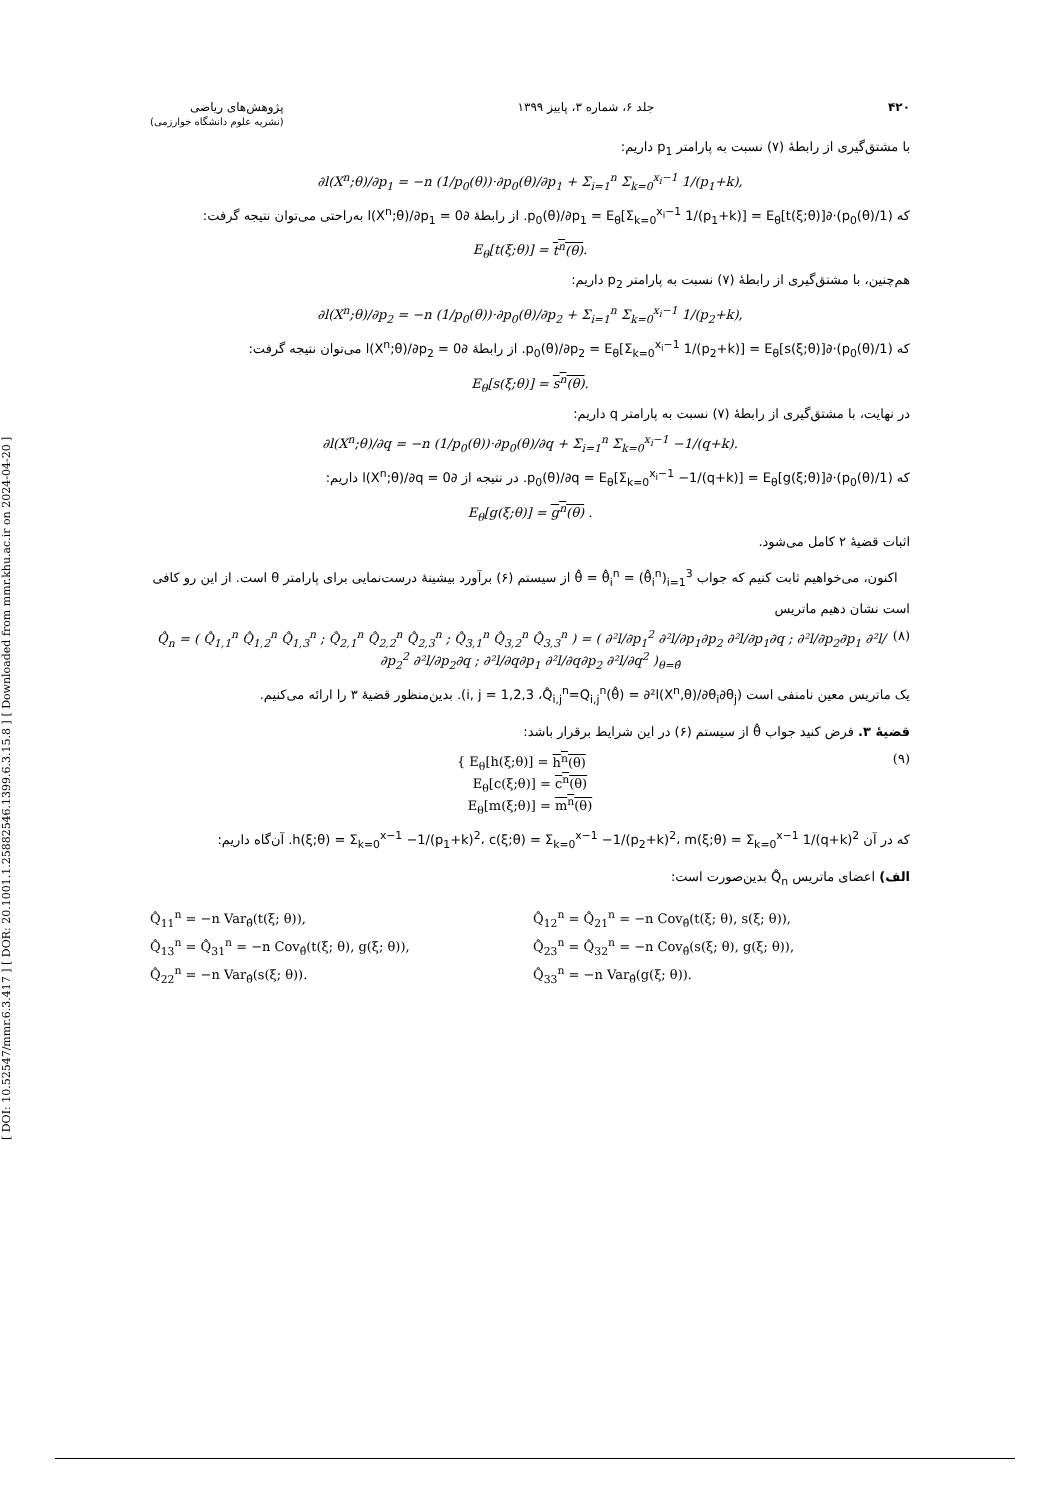[ DOI: 10.52547/mmr.6.3.417 ] [ DOR: 20.1001.1.25882546.1399.6.3.15.8 ] [ Downloaded from mmr.khu.ac.ir on 2024-04-20 ]
۴۲۰ جلد ۶، شماره ۳، پاییز ۱۳۹۹ پژوهش‌های ریاضی
(نشریه علوم دانشگاه خوارزمی)
با مشتق‌گیری از رابطهٔ (۷) نسبت به پارامتر p<sub>1</sub> داریم:
∂l(X<sup>n</sup>;θ)/∂p<sub>1</sub> = −n (1/p<sub>0</sub>(θ))·∂p<sub>0</sub>(θ)/∂p<sub>1</sub> + Σ<sub>i=1</sub><sup>n</sup> Σ<sub>k=0</sub><sup>x<sub>i</sub>−1</sup> 1/(p<sub>1</sub>+k),
که (1/p<sub>0</sub>(θ))·∂p<sub>0</sub>(θ)/∂p<sub>1</sub> = E<sub>θ</sub>[Σ<sub>k=0</sub><sup>x<sub>i</sub>−1</sup> 1/(p<sub>1</sub>+k)] = E<sub>θ</sub>[t(ξ;θ)]. از رابطهٔ ∂l(X<sup>n</sup>;θ)/∂p<sub>1</sub> = 0 به‌راحتی می‌توان نتیجه گرفت:
E<sub>θ</sub>[t(ξ;θ)] = t<sup>n</sup>(θ).
هم‌چنین، با مشتق‌گیری از رابطهٔ (۷) نسبت به پارامتر p<sub>2</sub> داریم:
∂l(X<sup>n</sup>;θ)/∂p<sub>2</sub> = −n (1/p<sub>0</sub>(θ))·∂p<sub>0</sub>(θ)/∂p<sub>2</sub> + Σ<sub>i=1</sub><sup>n</sup> Σ<sub>k=0</sub><sup>x<sub>i</sub>−1</sup> 1/(p<sub>2</sub>+k),
که (1/p<sub>0</sub>(θ))·∂p<sub>0</sub>(θ)/∂p<sub>2</sub> = E<sub>θ</sub>[Σ<sub>k=0</sub><sup>x<sub>i</sub>−1</sup> 1/(p<sub>2</sub>+k)] = E<sub>θ</sub>[s(ξ;θ)]. از رابطهٔ ∂l(X<sup>n</sup>;θ)/∂p<sub>2</sub> = 0 می‌توان نتیجه گرفت:
E<sub>θ</sub>[s(ξ;θ)] = s<sup>n</sup>(θ).
در نهایت، با مشتق‌گیری از رابطهٔ (۷) نسبت به پارامتر q داریم:
∂l(X<sup>n</sup>;θ)/∂q = −n (1/p<sub>0</sub>(θ))·∂p<sub>0</sub>(θ)/∂q + Σ<sub>i=1</sub><sup>n</sup> Σ<sub>k=0</sub><sup>x<sub>i</sub>−1</sup> −1/(q+k).
که (1/p<sub>0</sub>(θ))·∂p<sub>0</sub>(θ)/∂q = E<sub>θ</sub>[Σ<sub>k=0</sub><sup>x<sub>i</sub>−1</sup> −1/(q+k)] = E<sub>θ</sub>[g(ξ;θ)]. در نتیجه از ∂l(X<sup>n</sup>;θ)/∂q = 0 داریم:
E<sub>θ</sub>[g(ξ;θ)] = g<sup>n</sup>(θ) .
اثبات قضیهٔ ۲ کامل می‌شود.
اکنون، می‌خواهیم ثابت کنیم که جواب θ̂ = θ̂<sub>i</sub><sup>n</sup> = (θ̂<sub>i</sub><sup>n</sup>)<sub>i=1</sub><sup>3</sup> از سیستم (۶) برآورد بیشینهٔ درست‌نمایی برای پارامتر θ است. از این رو کافی است نشان دهیم ماتریس
(۸) Q̂<sub>n</sub> = ( Q̂<sub>1,1</sub><sup>n</sup> Q̂<sub>1,2</sub><sup>n</sup> Q̂<sub>1,3</sub><sup>n</sup> ; Q̂<sub>2,1</sub><sup>n</sup> Q̂<sub>2,2</sub><sup>n</sup> Q̂<sub>2,3</sub><sup>n</sup> ; Q̂<sub>3,1</sub><sup>n</sup> Q̂<sub>3,2</sub><sup>n</sup> Q̂<sub>3,3</sub><sup>n</sup> ) = ( ∂²l/∂p<sub>1</sub><sup>2</sup> ∂²l/∂p<sub>1</sub>∂p<sub>2</sub> ∂²l/∂p<sub>1</sub>∂q ; ∂²l/∂p<sub>2</sub>∂p<sub>1</sub> ∂²l/∂p<sub>2</sub><sup>2</sup> ∂²l/∂p<sub>2</sub>∂q ; ∂²l/∂q∂p<sub>1</sub> ∂²l/∂q∂p<sub>2</sub> ∂²l/∂q<sup>2</sup> )<sub>θ=θ̂</sub>
یک ماتریس معین نامنفی است (i, j = 1,2,3 ،Q̂<sub>i,j</sub><sup>n</sup>=Q<sub>i,j</sub><sup>n</sup>(θ̂) = ∂²l(X<sup>n</sup>,θ)/∂θ<sub>i</sub>∂θ<sub>j</sub>). بدین‌منظور قضیهٔ ۳ را ارائه می‌کنیم.
قضیهٔ ۳. فرض کنید جواب θ̂ از سیستم (۶) در این شرایط برقرار باشد:
(۹) { E<sub>θ</sub>[h(ξ;θ)] = h<sup>n</sup>(θ)
E<sub>θ</sub>[c(ξ;θ)] = c<sup>n</sup>(θ)
E<sub>θ</sub>[m(ξ;θ)] = m<sup>n</sup>(θ)
که در آن h(ξ;θ) = Σ<sub>k=0</sub><sup>x−1</sup> −1/(p<sub>1</sub>+k)<sup>2</sup>، c(ξ;θ) = Σ<sub>k=0</sub><sup>x−1</sup> −1/(p<sub>2</sub>+k)<sup>2</sup>، m(ξ;θ) = Σ<sub>k=0</sub><sup>x−1</sup> 1/(q+k)<sup>2</sup>. آن‌گاه داریم:
الف) اعضای ماتریس Q̂<sub>n</sub> بدین‌صورت است:
Q̂<sub>11</sub><sup>n</sup> = −n Var<sub>θ̂</sub>(t(ξ; θ)),
Q̂<sub>12</sub><sup>n</sup> = Q̂<sub>21</sub><sup>n</sup> = −n Cov<sub>θ̂</sub>(t(ξ; θ), s(ξ; θ)),
Q̂<sub>13</sub><sup>n</sup> = Q̂<sub>31</sub><sup>n</sup> = −n Cov<sub>θ̂</sub>(t(ξ; θ), g(ξ; θ)),
Q̂<sub>23</sub><sup>n</sup> = Q̂<sub>32</sub><sup>n</sup> = −n Cov<sub>θ̂</sub>(s(ξ; θ), g(ξ; θ)),
Q̂<sub>22</sub><sup>n</sup> = −n Var<sub>θ̂</sub>(s(ξ; θ)).
Q̂<sub>33</sub><sup>n</sup> = −n Var<sub>θ̂</sub>(g(ξ; θ)).